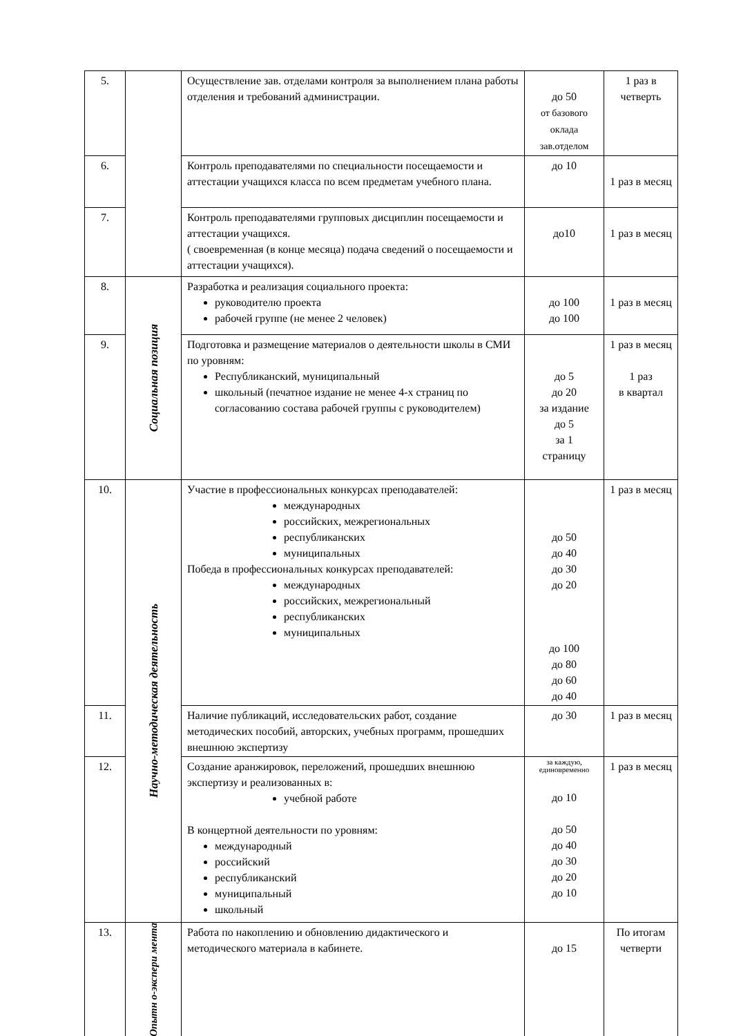| 5. | | Осуществление зав. отделами контроля за выполнением плана работы отделения и требований администрации. | до 50 от базового оклада зав.отделом | 1 раз в четверть |
| 6. | | Контроль преподавателями по специальности посещаемости и аттестации учащихся класса по всем предметам учебного плана. | до 10 | 1 раз в месяц |
| 7. | | Контроль преподавателями групповых дисциплин посещаемости и аттестации учащихся. ( своевременная (в конце месяца) подача сведений о посещаемости и аттестации учащихся). | до10 | 1 раз в месяц |
| 8. | Социальная позиция | Разработка и реализация социального проекта: руководителю проекта рабочей группе (не менее 2 человек) | до 100 до 100 | 1 раз в месяц |
| 9. | | Подготовка и размещение материалов о деятельности школы в СМИ по уровням: Республиканский, муниципальный школьный (печатное издание не менее 4-х страниц по согласованию состава рабочей группы с руководителем) | до 5 до 20 за издание до 5 за 1 страницу | 1 раз в месяц 1 раз в квартал |
| 10. | Научно-методическая деятельность | Участие в профессиональных конкурсах преподавателей: международных российских, межрегиональных республиканских муниципальных Победа в профессиональных конкурсах преподавателей: международных российских, межрегиональный республиканских муниципальных | до 50 до 40 до 30 до 20 до 100 до 80 до 60 до 40 | 1 раз в месяц |
| 11. | | Наличие публикаций, исследовательских работ, создание методических пособий, авторских, учебных программ, прошедших внешнюю экспертизу | до 30 | 1 раз в месяц |
| 12. | | Создание аранжировок, переложений, прошедших внешнюю экспертизу и реализованных в: учебной работе В концертной деятельности по уровням: международный российский республиканский муниципальный школьный | за каждую, единовременно до 10 до 50 до 40 до 30 до 20 до 10 | 1 раз в месяц |
| 13. | Опытн о-экспери мента | Работа по накоплению и обновлению дидактического и методического материала в кабинете. | до 15 | По итогам четверти |